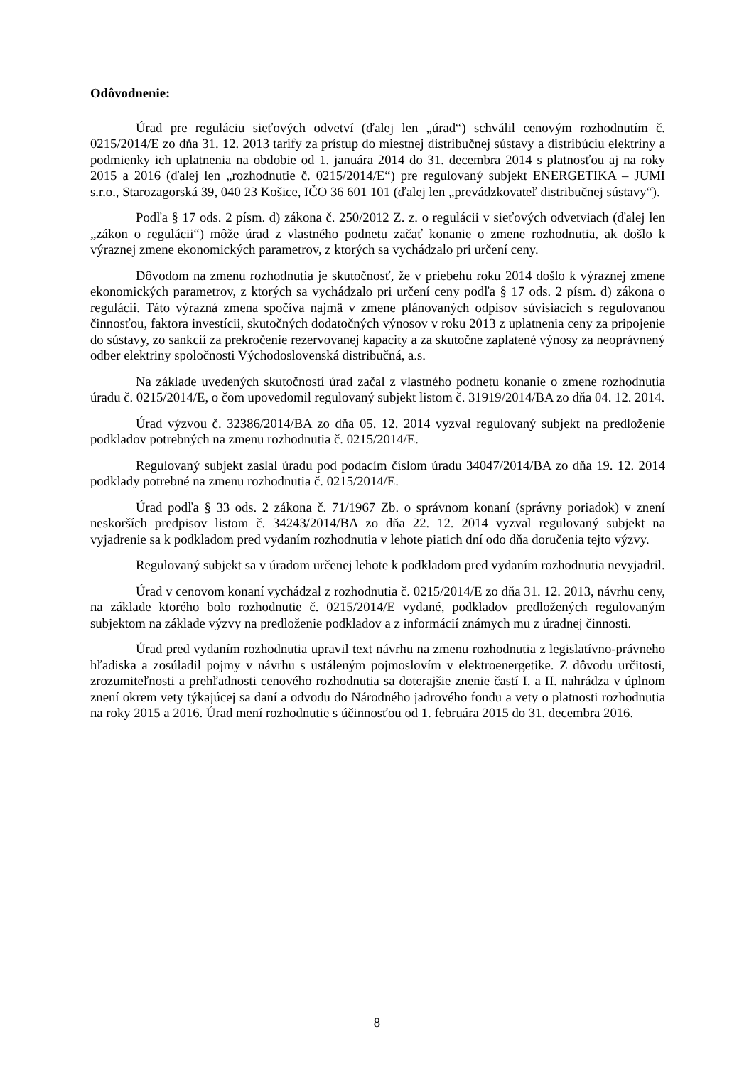Odôvodnenie:
Úrad pre reguláciu sieťových odvetví (ďalej len „úrad“) schválil cenovým rozhodnutím č. 0215/2014/E zo dňa 31. 12. 2013 tarify za prístup do miestnej distribučnej sústavy a distribúciu elektriny a podmienky ich uplatnenia na obdobie od 1. januára 2014 do 31. decembra 2014 s platnosťou aj na roky 2015 a 2016 (ďalej len „rozhodnutie č. 0215/2014/E“) pre regulovaný subjekt ENERGETIKA – JUMI s.r.o., Starozagorská 39, 040 23 Košice, IČO 36 601 101 (ďalej len „prevádzkovateľ distribučnej sústavy“).
Podľa § 17 ods. 2 písm. d) zákona č. 250/2012 Z. z. o regulácii v sieťových odvetviach (ďalej len „zákon o regulácii“) môže úrad z vlastného podnetu začať konanie o zmene rozhodnutia, ak došlo k výraznej zmene ekonomických parametrov, z ktorých sa vychádzalo pri určení ceny.
Dôvodom na zmenu rozhodnutia je skutočnosť, že v priebehu roku 2014 došlo k výraznej zmene ekonomických parametrov, z ktorých sa vychádzalo pri určení ceny podľa § 17 ods. 2 písm. d) zákona o regulácii. Táto výrazná zmena spočíva najmä v zmene plánovaných odpisov súvisiacich s regulovanou činnosťou, faktora investícii, skutočných dodatočných výnosov v roku 2013 z uplatnenia ceny za pripojenie do sústavy, zo sankcií za prekročenie rezervovanej kapacity a za skutočne zaplatené výnosy za neoprávnený odber elektriny spoločnosti Východoslovenská distribučná, a.s.
Na základe uvedených skutočností úrad začal z vlastného podnetu konanie o zmene rozhodnutia úradu č. 0215/2014/E, o čom upovedomil regulovaný subjekt listom č. 31919/2014/BA zo dňa 04. 12. 2014.
Úrad výzvou č. 32386/2014/BA zo dňa 05. 12. 2014 vyzval regulovaný subjekt na predloženie podkladov potrebných na zmenu rozhodnutia č. 0215/2014/E.
Regulovaný subjekt zaslal úradu pod podacím číslom úradu 34047/2014/BA zo dňa 19. 12. 2014 podklady potrebné na zmenu rozhodnutia č. 0215/2014/E.
Úrad podľa § 33 ods. 2 zákona č. 71/1967 Zb. o správnom konaní (správny poriadok) v znení neskorších predpisov listom č. 34243/2014/BA zo dňa 22. 12. 2014 vyzval regulovaný subjekt na vyjadrenie sa k podkladom pred vydaním rozhodnutia v lehote piatich dní odo dňa doručenia tejto výzvy.
Regulovaný subjekt sa v úradom určenej lehote k podkladom pred vydaním rozhodnutia nevyjadril.
Úrad v cenovom konaní vychádzal z rozhodnutia č. 0215/2014/E zo dňa 31. 12. 2013, návrhu ceny, na základe ktorého bolo rozhodnutie č. 0215/2014/E vydané, podkladov predložených regulovaným subjektom na základe výzvy na predloženie podkladov a z informácií známych mu z úradnej činnosti.
Úrad pred vydaním rozhodnutia upravil text návrhu na zmenu rozhodnutia z legislatívno-právneho hľadiska a zosúladil pojmy v návrhu s ustáleným pojmoslovím v elektroenergetike. Z dôvodu určitosti, zrozumiteľnosti a prehľadnosti cenového rozhodnutia sa doterajšie znenie častí I. a II. nahrádza v úplnom znení okrem vety týkajúcej sa daní a odvodu do Národného jadrového fondu a vety o platnosti rozhodnutia na roky 2015 a 2016. Úrad mení rozhodnutie s účinnosťou od 1. februára 2015 do 31. decembra 2016.
8